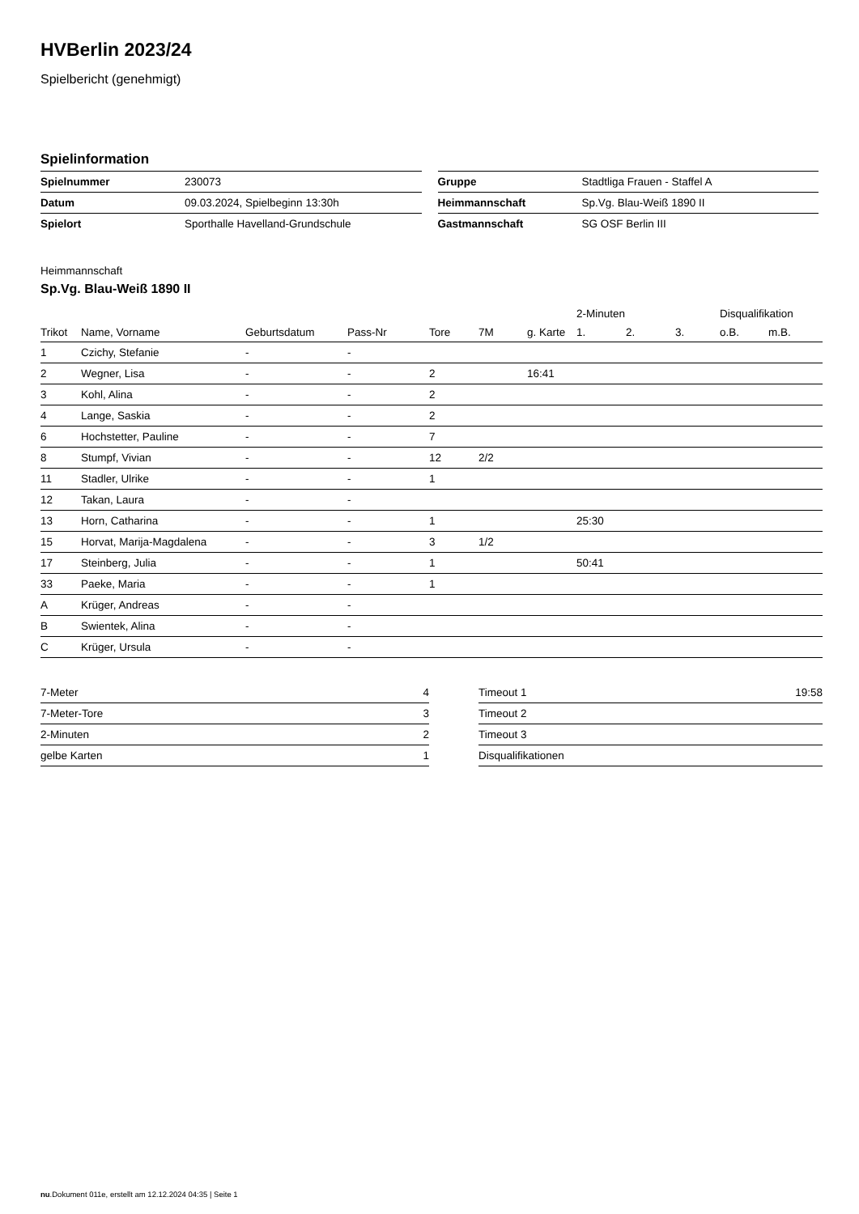HVBerlin 2023/24
Spielbericht (genehmigt)
Spielinformation
| Spielnummer | 230073 |
| Datum | 09.03.2024, Spielbeginn 13:30h |
| Spielort | Sporthalle Havelland-Grundschule |
| Gruppe | Stadtliga Frauen - Staffel A |
| Heimmannschaft | Sp.Vg. Blau-Weiß 1890 II |
| Gastmannschaft | SG OSF Berlin III |
Heimmannschaft
Sp.Vg. Blau-Weiß 1890 II
| | | | | | | | 2-Minuten | | | Disqualifikation | |
| --- | --- | --- | --- | --- | --- | --- | --- | --- | --- | --- | --- |
| Trikot | Name, Vorname | Geburtsdatum | Pass-Nr | Tore | 7M | g. Karte | 1. | 2. | 3. | o.B. | m.B. |
| 1 | Czichy, Stefanie | - | - | | | | | | | | |
| 2 | Wegner, Lisa | - | - | 2 | | 16:41 | | | | | |
| 3 | Kohl, Alina | - | - | 2 | | | | | | | |
| 4 | Lange, Saskia | - | - | 2 | | | | | | | |
| 6 | Hochstetter, Pauline | - | - | 7 | | | | | | | |
| 8 | Stumpf, Vivian | - | - | 12 | 2/2 | | | | | | |
| 11 | Stadler, Ulrike | - | - | 1 | | | | | | | |
| 12 | Takan, Laura | - | - | | | | | | | | |
| 13 | Horn, Catharina | - | - | 1 | | | 25:30 | | | | |
| 15 | Horvat, Marija-Magdalena | - | - | 3 | 1/2 | | | | | | |
| 17 | Steinberg, Julia | - | - | 1 | | | 50:41 | | | | |
| 33 | Paeke, Maria | - | - | 1 | | | | | | | |
| A | Krüger, Andreas | - | - | | | | | | | | |
| B | Swientek, Alina | - | - | | | | | | | | |
| C | Krüger, Ursula | - | - | | | | | | | | |
| 7-Meter | 4 |
| 7-Meter-Tore | 3 |
| 2-Minuten | 2 |
| gelbe Karten | 1 |
| Timeout 1 | 19:58 |
| Timeout 2 | |
| Timeout 3 | |
| Disqualifikationen | |
nu.Dokument 011e, erstellt am 12.12.2024 04:35 | Seite 1